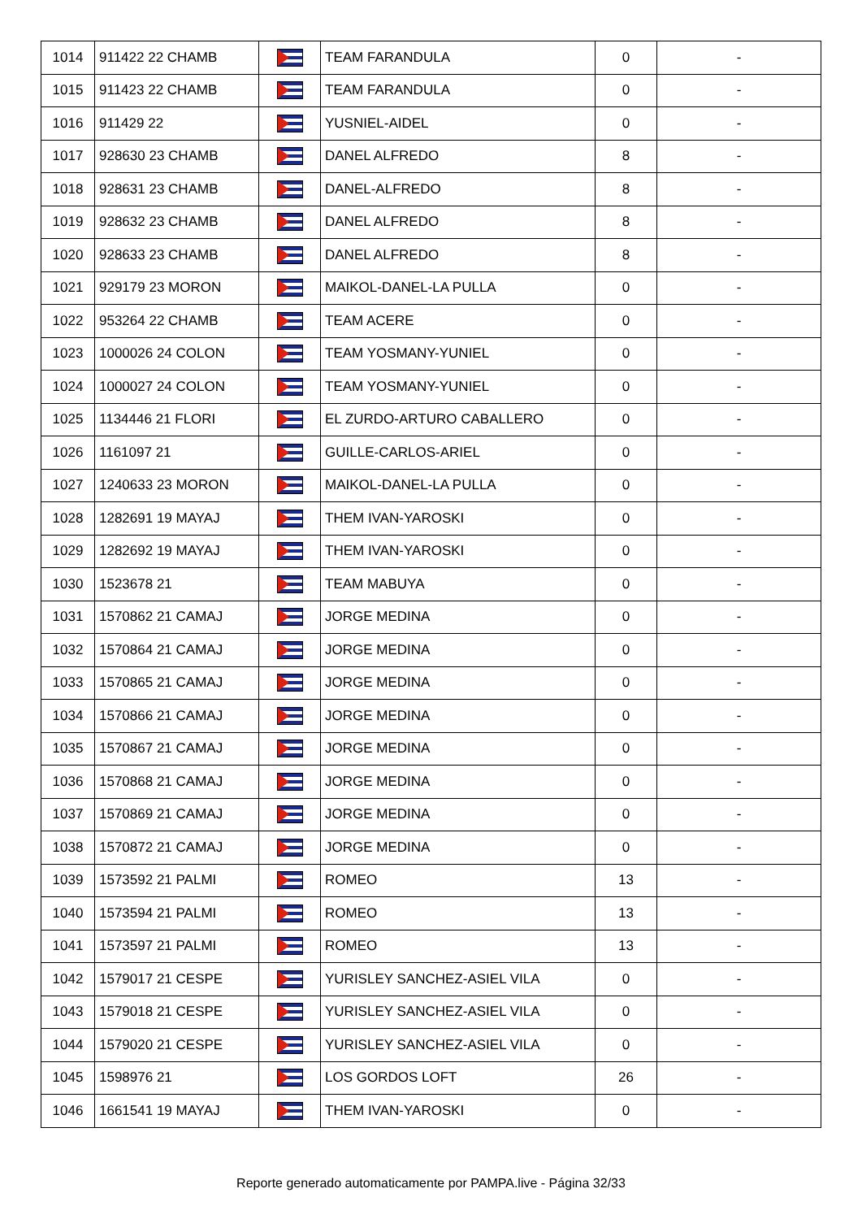| 1014 | 911422 22 CHAMB | | TEAM FARANDULA | 0 | - |
| 1015 | 911423 22 CHAMB | | TEAM FARANDULA | 0 | - |
| 1016 | 911429 22 | | YUSNIEL-AIDEL | 0 | - |
| 1017 | 928630 23 CHAMB | | DANEL ALFREDO | 8 | - |
| 1018 | 928631 23 CHAMB | | DANEL-ALFREDO | 8 | - |
| 1019 | 928632 23 CHAMB | | DANEL ALFREDO | 8 | - |
| 1020 | 928633 23 CHAMB | | DANEL ALFREDO | 8 | - |
| 1021 | 929179 23 MORON | | MAIKOL-DANEL-LA PULLA | 0 | - |
| 1022 | 953264 22 CHAMB | | TEAM ACERE | 0 | - |
| 1023 | 1000026 24 COLON | | TEAM YOSMANY-YUNIEL | 0 | - |
| 1024 | 1000027 24 COLON | | TEAM YOSMANY-YUNIEL | 0 | - |
| 1025 | 1134446 21 FLORI | | EL ZURDO-ARTURO CABALLERO | 0 | - |
| 1026 | 1161097 21 | | GUILLE-CARLOS-ARIEL | 0 | - |
| 1027 | 1240633 23 MORON | | MAIKOL-DANEL-LA PULLA | 0 | - |
| 1028 | 1282691 19 MAYAJ | | THEM IVAN-YAROSKI | 0 | - |
| 1029 | 1282692 19 MAYAJ | | THEM IVAN-YAROSKI | 0 | - |
| 1030 | 1523678 21 | | TEAM MABUYA | 0 | - |
| 1031 | 1570862 21 CAMAJ | | JORGE MEDINA | 0 | - |
| 1032 | 1570864 21 CAMAJ | | JORGE MEDINA | 0 | - |
| 1033 | 1570865 21 CAMAJ | | JORGE MEDINA | 0 | - |
| 1034 | 1570866 21 CAMAJ | | JORGE MEDINA | 0 | - |
| 1035 | 1570867 21 CAMAJ | | JORGE MEDINA | 0 | - |
| 1036 | 1570868 21 CAMAJ | | JORGE MEDINA | 0 | - |
| 1037 | 1570869 21 CAMAJ | | JORGE MEDINA | 0 | - |
| 1038 | 1570872 21 CAMAJ | | JORGE MEDINA | 0 | - |
| 1039 | 1573592 21 PALMI | | ROMEO | 13 | - |
| 1040 | 1573594 21 PALMI | | ROMEO | 13 | - |
| 1041 | 1573597 21 PALMI | | ROMEO | 13 | - |
| 1042 | 1579017 21 CESPE | | YURISLEY SANCHEZ-ASIEL VILA | 0 | - |
| 1043 | 1579018 21 CESPE | | YURISLEY SANCHEZ-ASIEL VILA | 0 | - |
| 1044 | 1579020 21 CESPE | | YURISLEY SANCHEZ-ASIEL VILA | 0 | - |
| 1045 | 1598976 21 | | LOS GORDOS LOFT | 26 | - |
| 1046 | 1661541 19 MAYAJ | | THEM IVAN-YAROSKI | 0 | - |
Reporte generado automaticamente por PAMPA.live - Página 32/33